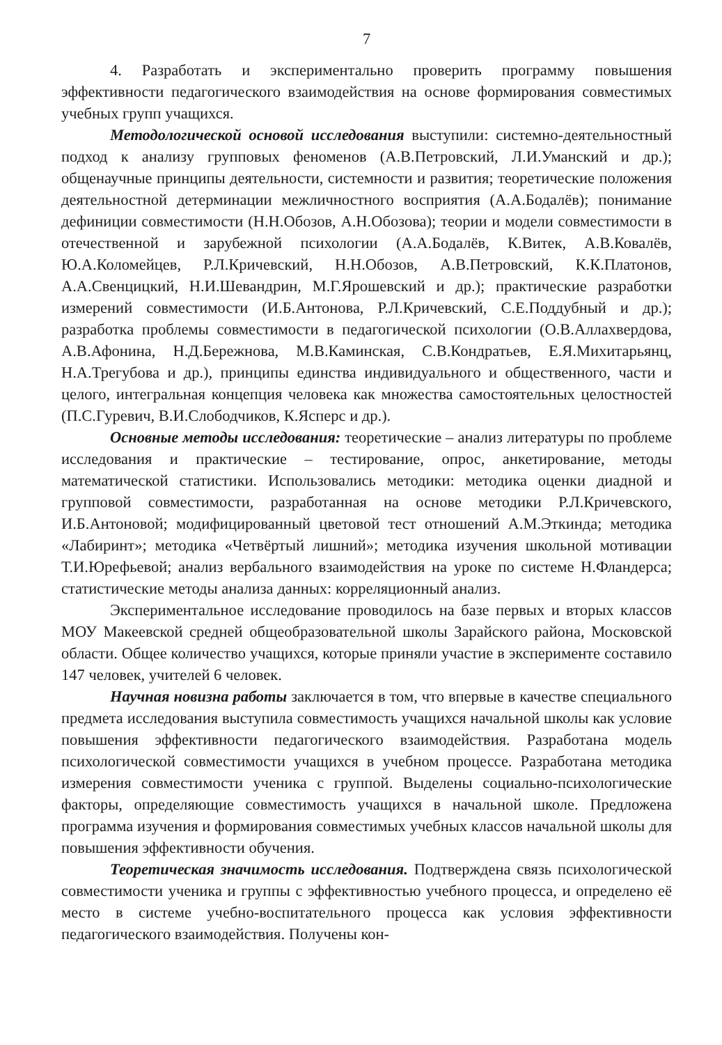7
4. Разработать и экспериментально проверить программу повышения эффективности педагогического взаимодействия на основе формирования совместимых учебных групп учащихся.
Методологической основой исследования выступили: системно-деятельностный подход к анализу групповых феноменов (А.В.Петровский, Л.И.Уманский и др.); общенаучные принципы деятельности, системности и развития; теоретические положения деятельностной детерминации межличностного восприятия (А.А.Бодалёв); понимание дефиниции совместимости (Н.Н.Обозов, А.Н.Обозова); теории и модели совместимости в отечественной и зарубежной психологии (А.А.Бодалёв, К.Витек, А.В.Ковалёв, Ю.А.Коломейцев, Р.Л.Кричевский, Н.Н.Обозов, А.В.Петровский, К.К.Платонов, А.А.Свенцицкий, Н.И.Шевандрин, М.Г.Ярошевский и др.); практические разработки измерений совместимости (И.Б.Антонова, Р.Л.Кричевский, С.Е.Поддубный и др.); разработка проблемы совместимости в педагогической психологии (О.В.Аллахвердова, А.В.Афонина, Н.Д.Бережнова, М.В.Каминская, С.В.Кондратьев, Е.Я.Михитарьянц, Н.А.Трегубова и др.), принципы единства индивидуального и общественного, части и целого, интегральная концепция человека как множества самостоятельных целостностей (П.С.Гуревич, В.И.Слободчиков, К.Ясперс и др.).
Основные методы исследования: теоретические – анализ литературы по проблеме исследования и практические – тестирование, опрос, анкетирование, методы математической статистики. Использовались методики: методика оценки диадной и групповой совместимости, разработанная на основе методики Р.Л.Кричевского, И.Б.Антоновой; модифицированный цветовой тест отношений А.М.Эткинда; методика «Лабиринт»; методика «Четвёртый лишний»; методика изучения школьной мотивации Т.И.Юрефьевой; анализ вербального взаимодействия на уроке по системе Н.Фландерса; статистические методы анализа данных: корреляционный анализ.
Экспериментальное исследование проводилось на базе первых и вторых классов МОУ Макеевской средней общеобразовательной школы Зарайского района, Московской области. Общее количество учащихся, которые приняли участие в эксперименте составило 147 человек, учителей 6 человек.
Научная новизна работы заключается в том, что впервые в качестве специального предмета исследования выступила совместимость учащихся начальной школы как условие повышения эффективности педагогического взаимодействия. Разработана модель психологической совместимости учащихся в учебном процессе. Разработана методика измерения совместимости ученика с группой. Выделены социально-психологические факторы, определяющие совместимость учащихся в начальной школе. Предложена программа изучения и формирования совместимых учебных классов начальной школы для повышения эффективности обучения.
Теоретическая значимость исследования. Подтверждена связь психологической совместимости ученика и группы с эффективностью учебного процесса, и определено её место в системе учебно-воспитательного процесса как условия эффективности педагогического взаимодействия. Получены кон-